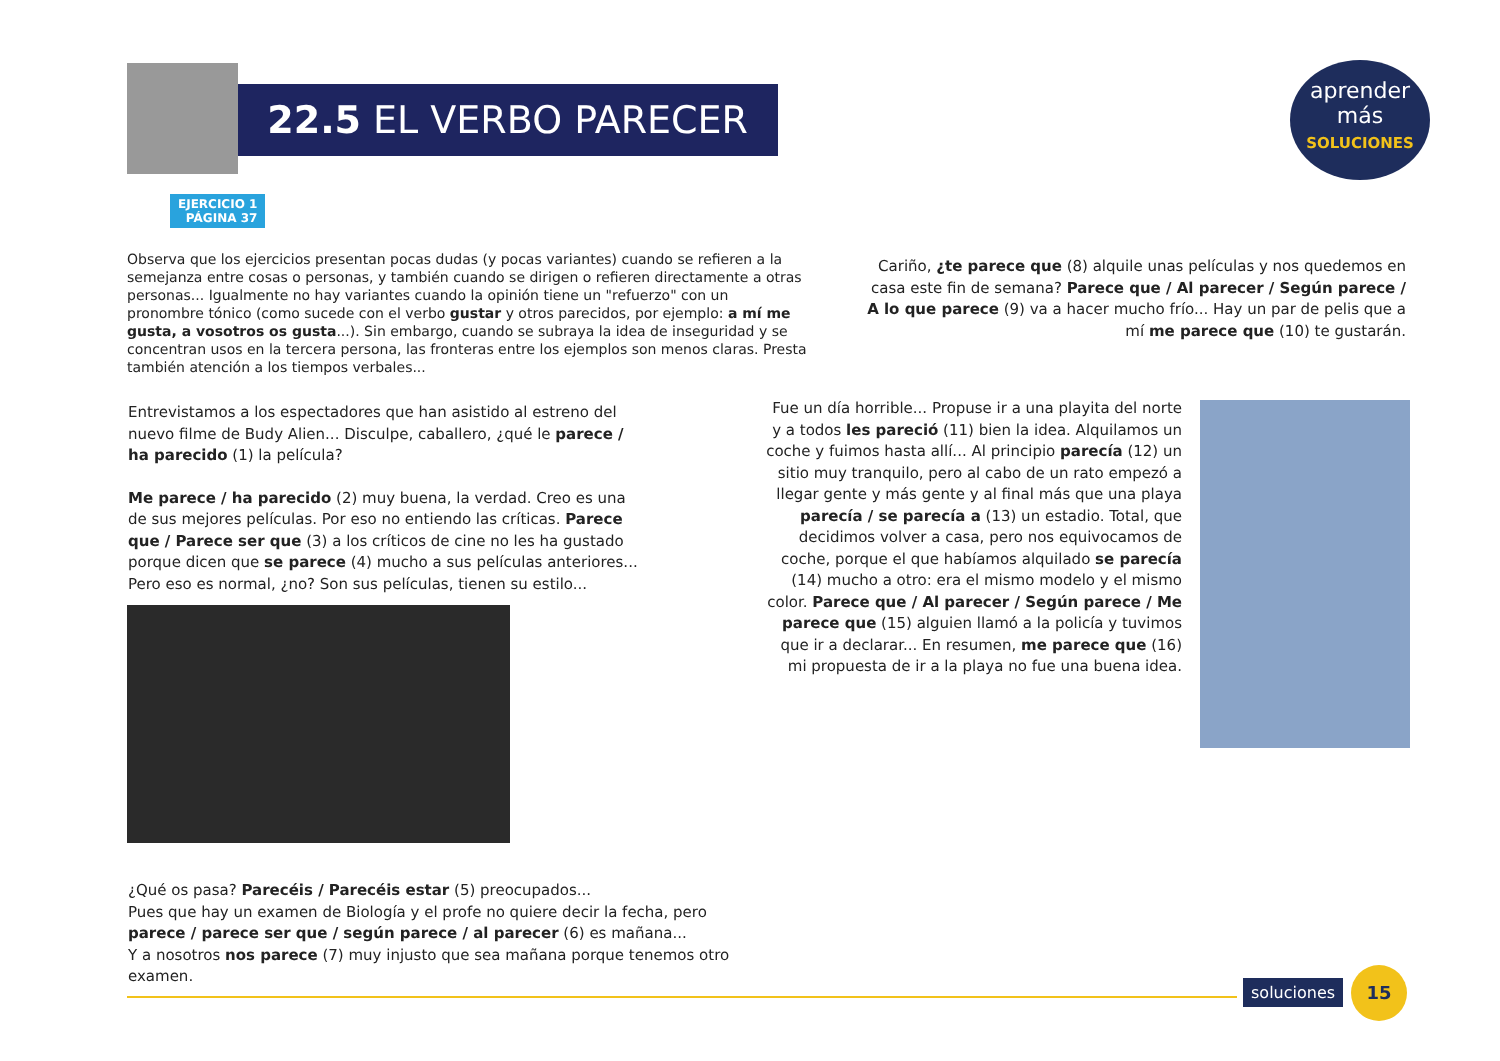22.5 EL VERBO PARECER
aprender más
SOLUCIONES
EJERCICIO 1
PÁGINA 37
Observa que los ejercicios presentan pocas dudas (y pocas variantes) cuando se refieren a la semejanza entre cosas o personas, y también cuando se dirigen o refieren directamente a otras personas... Igualmente no hay variantes cuando la opinión tiene un "refuerzo" con un pronombre tónico (como sucede con el verbo gustar y otros parecidos, por ejemplo: a mí me gusta, a vosotros os gusta...). Sin embargo, cuando se subraya la idea de inseguridad y se concentran usos en la tercera persona, las fronteras entre los ejemplos son menos claras. Presta también atención a los tiempos verbales...
Cariño, ¿te parece que (8) alquile unas películas y nos quedemos en casa este fin de semana? Parece que / Al parecer / Según parece / A lo que parece (9) va a hacer mucho frío... Hay un par de pelis que a mí me parece que (10) te gustarán.
Entrevistamos a los espectadores que han asistido al estreno del nuevo filme de Budy Alien... Disculpe, caballero, ¿qué le parece / ha parecido (1) la película?
Me parece / ha parecido (2) muy buena, la verdad. Creo es una de sus mejores películas. Por eso no entiendo las críticas. Parece que / Parece ser que (3) a los críticos de cine no les ha gustado porque dicen que se parece (4) mucho a sus películas anteriores... Pero eso es normal, ¿no? Son sus películas, tienen su estilo...
Fue un día horrible... Propuse ir a una playita del norte y a todos les pareció (11) bien la idea. Alquilamos un coche y fuimos hasta allí... Al principio parecía (12) un sitio muy tranquilo, pero al cabo de un rato empezó a llegar gente y más gente y al final más que una playa parecía / se parecía a (13) un estadio. Total, que decidimos volver a casa, pero nos equivocamos de coche, porque el que habíamos alquilado se parecía (14) mucho a otro: era el mismo modelo y el mismo color. Parece que / Al parecer / Según parece / Me parece que (15) alguien llamó a la policía y tuvimos que ir a declarar... En resumen, me parece que (16) mi propuesta de ir a la playa no fue una buena idea.
¿Qué os pasa? Parecéis / Parecéis estar (5) preocupados...
Pues que hay un examen de Biología y el profe no quiere decir la fecha, pero parece / parece ser que / según parece / al parecer (6) es mañana...
Y a nosotros nos parece (7) muy injusto que sea mañana porque tenemos otro examen.
soluciones
15